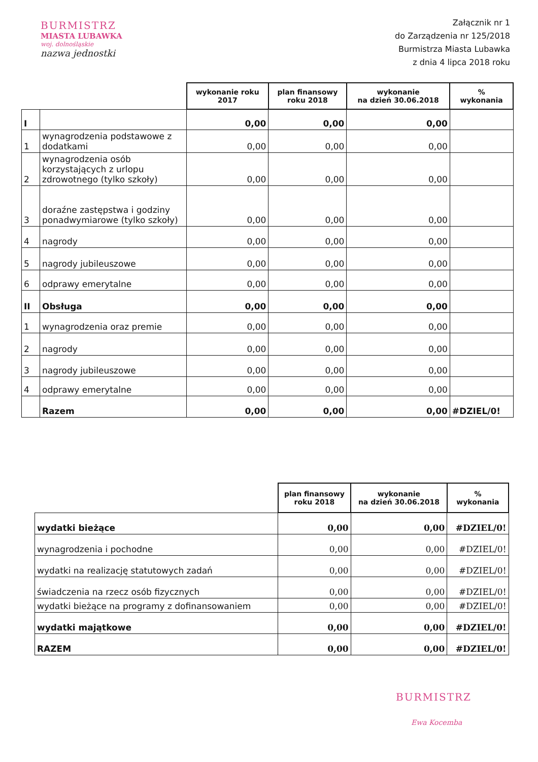BURMISTRZ
MIASTA LUBAWKA
woj. dolnośląskie
nazwa jednostki
Załącznik nr 1
do Zarządzenia nr 125/2018
Burmistrza Miasta Lubawka
z dnia 4 lipca 2018 roku
| | | wykonanie roku 2017 | plan finansowy roku 2018 | wykonanie na dzień 30.06.2018 | % wykonania |
| I | | 0,00 | 0,00 | 0,00 | |
| 1 | wynagrodzenia podstawowe z dodatkami | 0,00 | 0,00 | 0,00 | |
| 2 | wynagrodzenia osób korzystających z urlopu zdrowotnego (tylko szkoły) | 0,00 | 0,00 | 0,00 | |
| 3 | doraźne zastępstwa i godziny ponadwymiarowe (tylko szkoły) | 0,00 | 0,00 | 0,00 | |
| 4 | nagrody | 0,00 | 0,00 | 0,00 | |
| 5 | nagrody jubileuszowe | 0,00 | 0,00 | 0,00 | |
| 6 | odprawy emerytalne | 0,00 | 0,00 | 0,00 | |
| II | Obsługa | 0,00 | 0,00 | 0,00 | |
| 1 | wynagrodzenia oraz premie | 0,00 | 0,00 | 0,00 | |
| 2 | nagrody | 0,00 | 0,00 | 0,00 | |
| 3 | nagrody jubileuszowe | 0,00 | 0,00 | 0,00 | |
| 4 | odprawy emerytalne | 0,00 | 0,00 | 0,00 | |
| | Razem | 0,00 | 0,00 | 0,00 | #DZIEL/0! |
| | plan finansowy roku 2018 | wykonanie na dzień 30.06.2018 | % wykonania |
| wydatki bieżące | 0,00 | 0,00 | #DZIEL/0! |
| wynagrodzenia i pochodne | 0,00 | 0,00 | #DZIEL/0! |
| wydatki na realizację statutowych zadań | 0,00 | 0,00 | #DZIEL/0! |
| świadczenia na rzecz osób fizycznych | 0,00 | 0,00 | #DZIEL/0! |
| wydatki bieżące na programy z dofinansowaniem | 0,00 | 0,00 | #DZIEL/0! |
| wydatki majątkowe | 0,00 | 0,00 | #DZIEL/0! |
| RAZEM | 0,00 | 0,00 | #DZIEL/0! |
BURMISTRZ
Ewa Kocemba